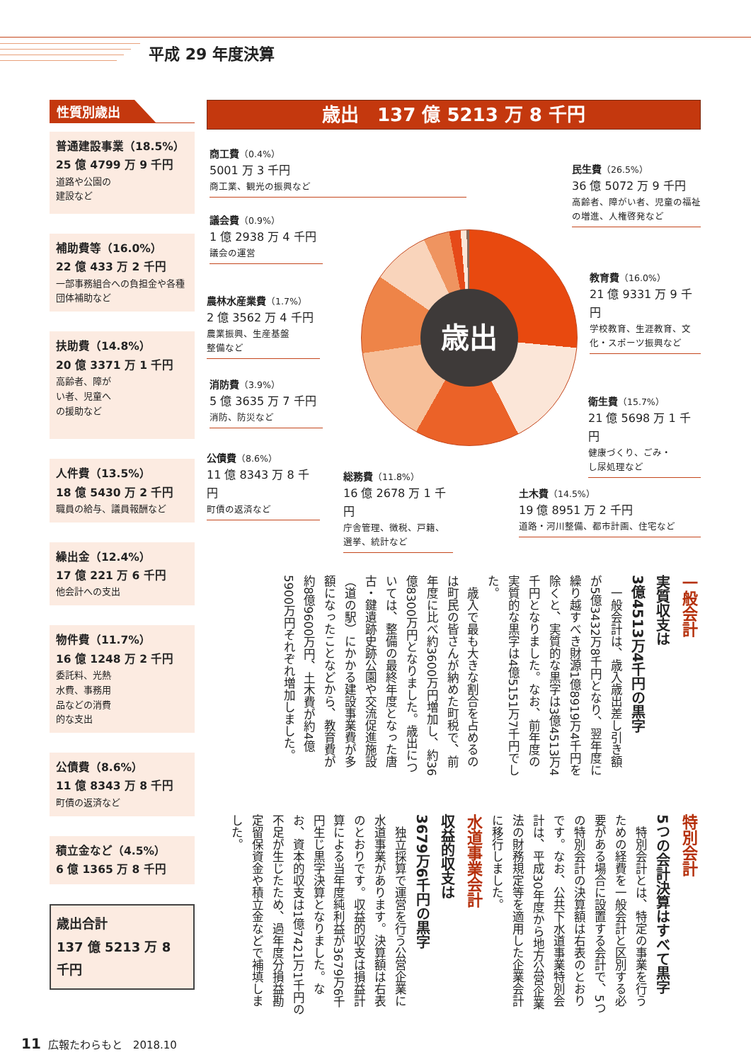平成 29 年度決算
性質別歳出
普通建設事業（18.5%）
25 億 4799 万 9 千円
道路や公園の
建設など
補助費等（16.0%）
22 億 433 万 2 千円
一部事務組合への負担金や各種団体補助など
扶助費（14.8%）
20 億 3371 万 1 千円
高齢者、障が
い者、児童へ
の援助など
人件費（13.5%）
18 億 5430 万 2 千円
職員の給与、議員報酬など
繰出金（12.4%）
17 億 221 万 6 千円
他会計への支出
物件費（11.7%）
16 億 1248 万 2 千円
委託料、光熱
水費、事務用
品などの消費
的な支出
公債費（8.6%）
11 億 8343 万 8 千円
町債の返済など
積立金など（4.5%）
6 億 1365 万 8 千円
歳出合計
137 億 5213 万 8 千円
歳出　137 億 5213 万 8 千円
商工費（0.4%）
5001 万 3 千円
商工業、観光の振興など
議会費（0.9%）
1 億 2938 万 4 千円
議会の運営
農林水産業費（1.7%）
2 億 3562 万 4 千円
農業振興、生産基盤
整備など
消防費（3.9%）
5 億 3635 万 7 千円
消防、防災など
公債費（8.6%）
11 億 8343 万 8 千円
町債の返済など
民生費（26.5%）
36 億 5072 万 9 千円
高齢者、障がい者、児童の福祉の増進、人権啓発など
教育費（16.0%）
21 億 9331 万 9 千円
学校教育、生涯教育、文化・スポーツ振興など
衛生費（15.7%）
21 億 5698 万 1 千円
健康づくり、ごみ・
し尿処理など
総務費（11.8%）
16 億 2678 万 1 千円
庁舎管理、徴税、戸籍、
選挙、統計など
土木費（14.5%）
19 億 8951 万 2 千円
道路・河川整備、都市計画、住宅など
歳出
一般会計
実質収支は
3億4513万4千円の黒字
　一般会計は、歳入歳出差し引き額が5億3432万8千円となり、翌年度に繰り越すべき財源1億8919万4千円を除くと、実質的な黒字は3億4513万4千円となりました。なお、前年度の実質的な黒字は4億5151万7千円でした。
　歳入で最も大きな割合を占めるのは町民の皆さんが納めた町税で、前年度に比べ約3600万円増加し、約36億8300万円となりました。歳出については、整備の最終年度となった唐古・鍵遺跡史跡公園や交流促進施設（道の駅）にかかる建設事業費が多額になったことなどから、教育費が約8億9600万円、土木費が約4億5900万円それぞれ増加しました。
特別会計
5つの会計決算はすべて黒字
　特別会計とは、特定の事業を行うための経費を一般会計と区別する必要がある場合に設置する会計で、5つの特別会計の決算額は右表のとおりです。なお、公共下水道事業特別会計は、平成30年度から地方公営企業法の財務規定等を適用した企業会計に移行しました。
水道事業会計
収益的収支は
3679万6千円の黒字
　独立採算で運営を行う公営企業に水道事業があります。決算額は右表のとおりです。収益的収支は損益計算による当年度純利益が3679万6千円生じ黒字決算となりました。なお、資本的収支は1億7421万1千円の不足が生じたため、過年度分損益勘定留保資金や積立金などで補填しました。
11 広報たわらもと　2018.10